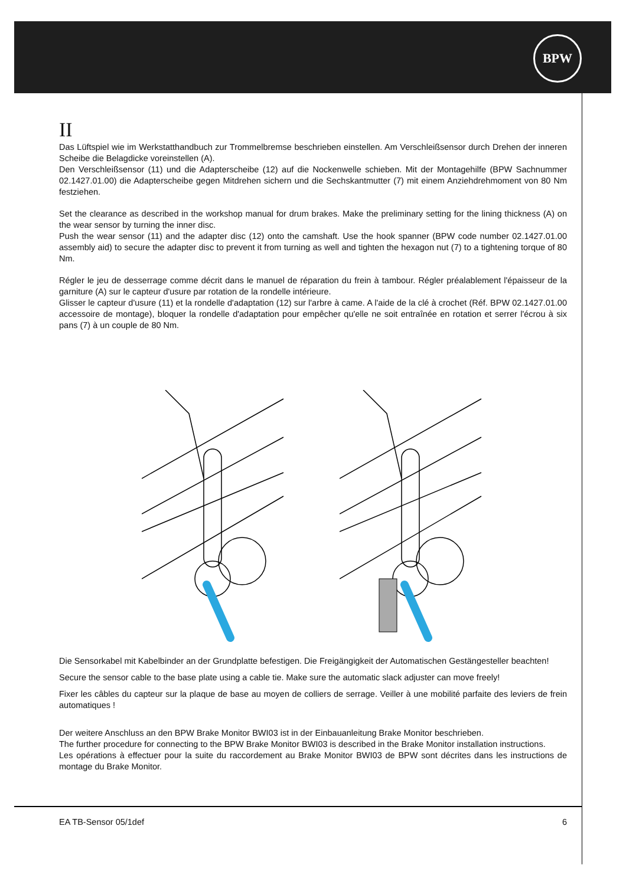BPW
II
Das Lüftspiel wie im Werkstatthandbuch zur Trommelbremse beschrieben einstellen. Am Verschleißsensor durch Drehen der inneren Scheibe die Belagdicke voreinstellen (A).
Den Verschleißsensor (11) und die Adapterscheibe (12) auf die Nockenwelle schieben. Mit der Montagehilfe (BPW Sachnummer 02.1427.01.00) die Adapterscheibe gegen Mitdrehen sichern und die Sechskantmutter (7) mit einem Anziehdrehmoment von 80 Nm festziehen.
Set the clearance as described in the workshop manual for drum brakes. Make the preliminary setting for the lining thickness (A) on the wear sensor by turning the inner disc.
Push the wear sensor (11) and the adapter disc (12) onto the camshaft. Use the hook spanner (BPW code number 02.1427.01.00 assembly aid) to secure the adapter disc to prevent it from turning as well and tighten the hexagon nut (7) to a tightening torque of 80 Nm.
Régler le jeu de desserrage comme décrit dans le manuel de réparation du frein à tambour. Régler préalablement l'épaisseur de la garniture (A) sur le capteur d'usure par rotation de la rondelle intérieure.
Glisser le capteur d'usure (11) et la rondelle d'adaptation (12) sur l'arbre à came. A l'aide de la clé à crochet (Réf. BPW 02.1427.01.00 accessoire de montage), bloquer la rondelle d'adaptation pour empêcher qu'elle ne soit entraînée en rotation et serrer l'écrou à six pans (7) à un couple de 80 Nm.
Die Sensorkabel mit Kabelbinder an der Grundplatte befestigen. Die Freigängigkeit der Automatischen Gestängesteller beachten!
Secure the sensor cable to the base plate using a cable tie. Make sure the automatic slack adjuster can move freely!
Fixer les câbles du capteur sur la plaque de base au moyen de colliers de serrage. Veiller à une mobilité parfaite des leviers de frein automatiques !
Der weitere Anschluss an den BPW Brake Monitor BWI03 ist in der Einbauanleitung Brake Monitor beschrieben.
The further procedure for connecting to the BPW Brake Monitor BWI03 is described in the Brake Monitor installation instructions.
Les opérations à effectuer pour la suite du raccordement au Brake Monitor BWI03 de BPW sont décrites dans les instructions de montage du Brake Monitor.
EA TB-Sensor 05/1def 6